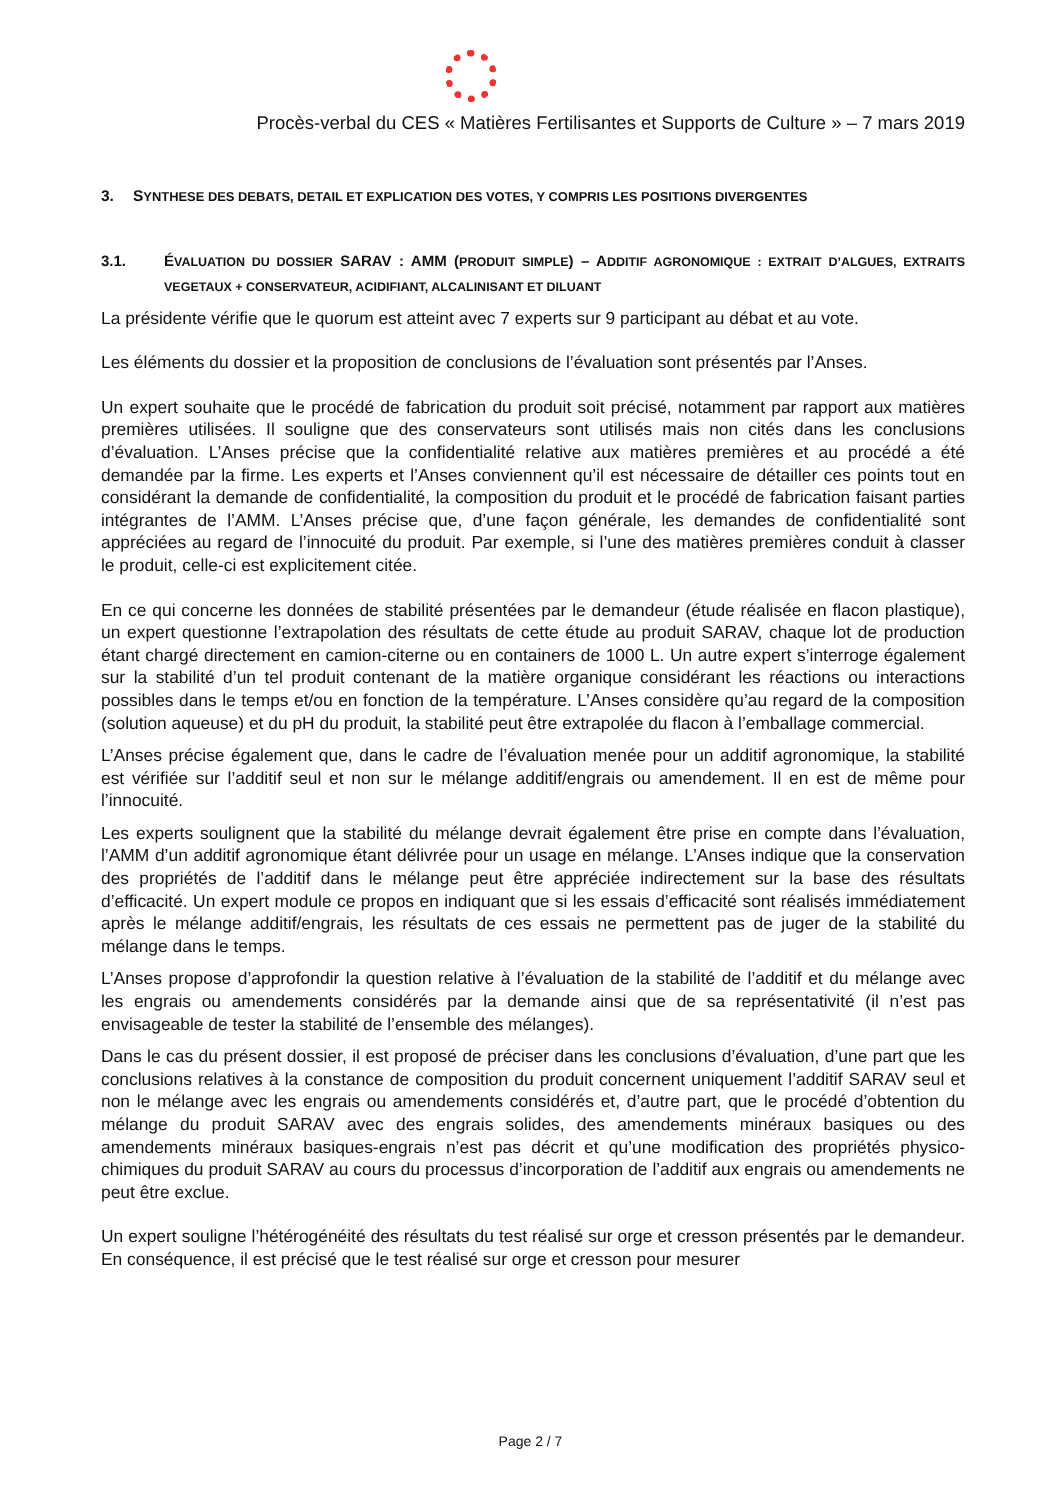Procès-verbal du CES « Matières Fertilisantes et Supports de Culture » – 7 mars 2019
3. SYNTHESE DES DEBATS, DETAIL ET EXPLICATION DES VOTES, Y COMPRIS LES POSITIONS DIVERGENTES
3.1. ÉVALUATION DU DOSSIER SARAV : AMM (PRODUIT SIMPLE) – ADDITIF AGRONOMIQUE : EXTRAIT D’ALGUES, EXTRAITS VEGETAUX + CONSERVATEUR, ACIDIFIANT, ALCALINISANT ET DILUANT
La présidente vérifie que le quorum est atteint avec 7 experts sur 9 participant au débat et au vote.
Les éléments du dossier et la proposition de conclusions de l’évaluation sont présentés par l’Anses.
Un expert souhaite que le procédé de fabrication du produit soit précisé, notamment par rapport aux matières premières utilisées. Il souligne que des conservateurs sont utilisés mais non cités dans les conclusions d’évaluation. L’Anses précise que la confidentialité relative aux matières premières et au procédé a été demandée par la firme. Les experts et l’Anses conviennent qu’il est nécessaire de détailler ces points tout en considérant la demande de confidentialité, la composition du produit et le procédé de fabrication faisant parties intégrantes de l’AMM. L’Anses précise que, d’une façon générale, les demandes de confidentialité sont appréciées au regard de l’innocuité du produit. Par exemple, si l’une des matières premières conduit à classer le produit, celle-ci est explicitement citée.
En ce qui concerne les données de stabilité présentées par le demandeur (étude réalisée en flacon plastique), un expert questionne l’extrapolation des résultats de cette étude au produit SARAV, chaque lot de production étant chargé directement en camion-citerne ou en containers de 1000 L. Un autre expert s’interroge également sur la stabilité d’un tel produit contenant de la matière organique considérant les réactions ou interactions possibles dans le temps et/ou en fonction de la température. L’Anses considère qu’au regard de la composition (solution aqueuse) et du pH du produit, la stabilité peut être extrapolée du flacon à l’emballage commercial.
L’Anses précise également que, dans le cadre de l’évaluation menée pour un additif agronomique, la stabilité est vérifiée sur l’additif seul et non sur le mélange additif/engrais ou amendement. Il en est de même pour l’innocuité.
Les experts soulignent que la stabilité du mélange devrait également être prise en compte dans l’évaluation, l’AMM d’un additif agronomique étant délivrée pour un usage en mélange. L’Anses indique que la conservation des propriétés de l’additif dans le mélange peut être appréciée indirectement sur la base des résultats d’efficacité. Un expert module ce propos en indiquant que si les essais d’efficacité sont réalisés immédiatement après le mélange additif/engrais, les résultats de ces essais ne permettent pas de juger de la stabilité du mélange dans le temps.
L’Anses propose d’approfondir la question relative à l’évaluation de la stabilité de l’additif et du mélange avec les engrais ou amendements considérés par la demande ainsi que de sa représentativité (il n’est pas envisageable de tester la stabilité de l’ensemble des mélanges).
Dans le cas du présent dossier, il est proposé de préciser dans les conclusions d’évaluation, d’une part que les conclusions relatives à la constance de composition du produit concernent uniquement l’additif SARAV seul et non le mélange avec les engrais ou amendements considérés et, d’autre part, que le procédé d’obtention du mélange du produit SARAV avec des engrais solides, des amendements minéraux basiques ou des amendements minéraux basiques-engrais n’est pas décrit et qu’une modification des propriétés physico-chimiques du produit SARAV au cours du processus d’incorporation de l’additif aux engrais ou amendements ne peut être exclue.
Un expert souligne l’hétérogénéité des résultats du test réalisé sur orge et cresson présentés par le demandeur. En conséquence, il est précisé que le test réalisé sur orge et cresson pour mesurer
Page 2 / 7